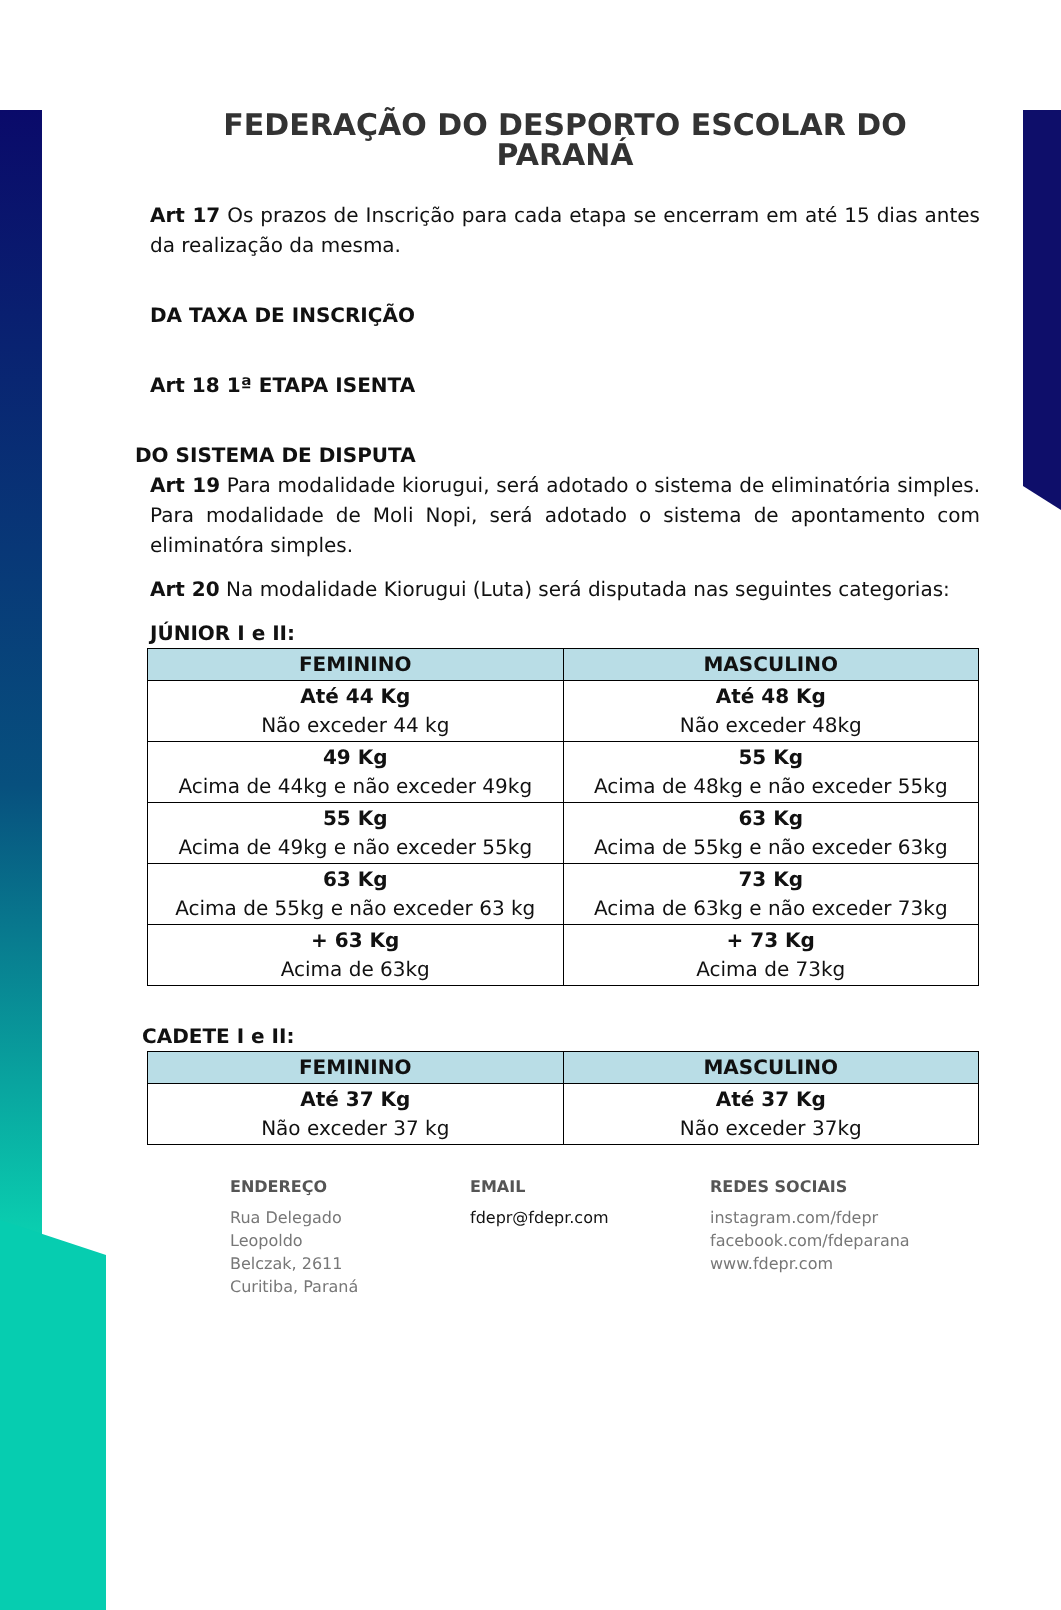FEDERAÇÃO DO DESPORTO ESCOLAR DO PARANÁ
Art 17 Os prazos de Inscrição para cada etapa se encerram em até 15 dias antes da realização da mesma.
DA TAXA DE INSCRIÇÃO
Art 18 1ª ETAPA ISENTA
DO SISTEMA DE DISPUTA
Art 19 Para modalidade kiorugui, será adotado o sistema de eliminatória simples. Para modalidade de Moli Nopi, será adotado o sistema de apontamento com eliminatóra simples.
Art 20 Na modalidade Kiorugui (Luta) será disputada nas seguintes categorias:
JÚNIOR I e II:
| FEMININO | MASCULINO |
| --- | --- |
| Até 44 Kg Não exceder 44 kg | Até 48 Kg Não exceder 48kg |
| 49 Kg Acima de 44kg e não exceder 49kg | 55 Kg Acima de 48kg e não exceder 55kg |
| 55 Kg Acima de 49kg e não exceder 55kg | 63 Kg Acima de 55kg e não exceder 63kg |
| 63 Kg Acima de 55kg e não exceder 63 kg | 73 Kg Acima de 63kg e não exceder 73kg |
| + 63 Kg Acima de 63kg | + 73 Kg Acima de 73kg |
CADETE I e II:
| FEMININO | MASCULINO |
| --- | --- |
| Até 37 Kg Não exceder 37 kg | Até 37 Kg Não exceder 37kg |
ENDEREÇO
Rua Delegado
Leopoldo
Belczak, 2611
Curitiba, Paraná
EMAIL
fdepr@fdepr.com
REDES SOCIAIS
instagram.com/fdepr
facebook.com/fdeparana
www.fdepr.com